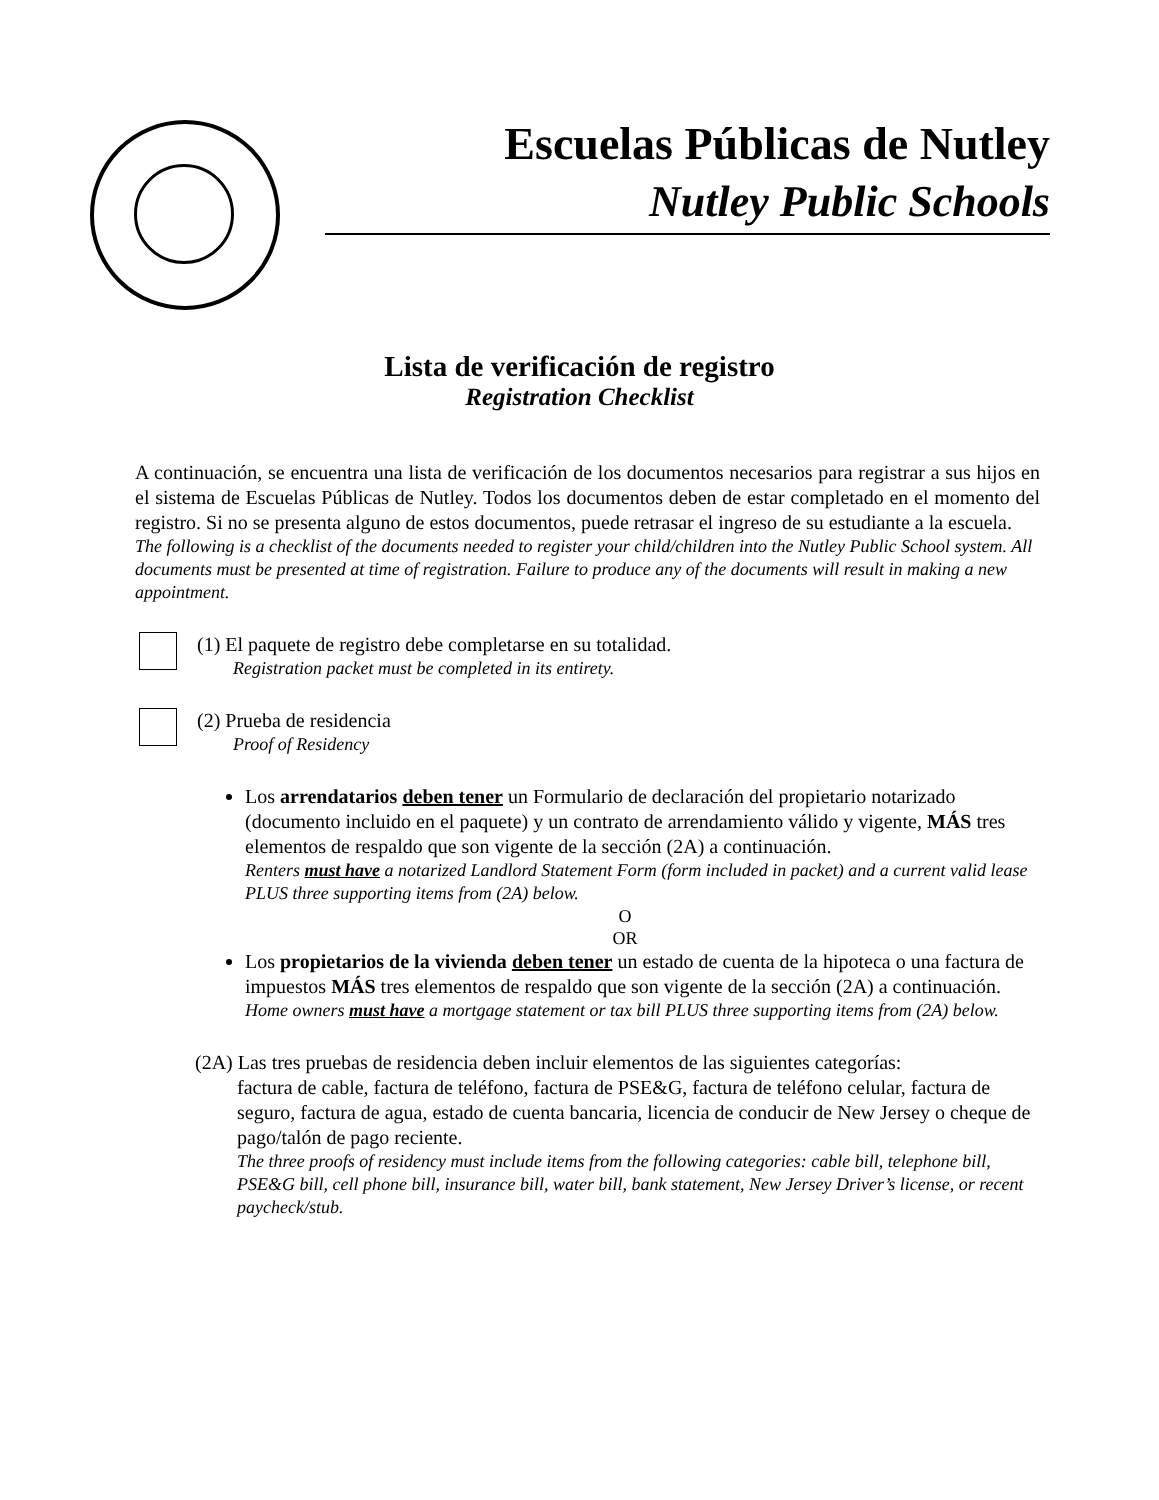Escuelas Públicas de Nutley
Nutley Public Schools
Lista de verificación de registro
Registration Checklist
A continuación, se encuentra una lista de verificación de los documentos necesarios para registrar a sus hijos en el sistema de Escuelas Públicas de Nutley. Todos los documentos deben de estar completado en el momento del registro. Si no se presenta alguno de estos documentos, puede retrasar el ingreso de su estudiante a la escuela.
The following is a checklist of the documents needed to register your child/children into the Nutley Public School system. All documents must be presented at time of registration. Failure to produce any of the documents will result in making a new appointment.
(1) El paquete de registro debe completarse en su totalidad.
Registration packet must be completed in its entirety.
(2) Prueba de residencia
Proof of Residency
Los arrendatarios deben tener un Formulario de declaración del propietario notarizado (documento incluido en el paquete) y un contrato de arrendamiento válido y vigente, MÁS tres elementos de respaldo que son vigente de la sección (2A) a continuación.
Renters must have a notarized Landlord Statement Form (form included in packet) and a current valid lease PLUS three supporting items from (2A) below.
O
OR
Los propietarios de la vivienda deben tener un estado de cuenta de la hipoteca o una factura de impuestos MÁS tres elementos de respaldo que son vigente de la sección (2A) a continuación.
Home owners must have a mortgage statement or tax bill PLUS three supporting items from (2A) below.
(2A) Las tres pruebas de residencia deben incluir elementos de las siguientes categorías:
factura de cable, factura de teléfono, factura de PSE&G, factura de teléfono celular, factura de seguro, factura de agua, estado de cuenta bancaria, licencia de conducir de New Jersey o cheque de pago/talón de pago reciente.
The three proofs of residency must include items from the following categories: cable bill, telephone bill, PSE&G bill, cell phone bill, insurance bill, water bill, bank statement, New Jersey Driver’s license, or recent paycheck/stub.